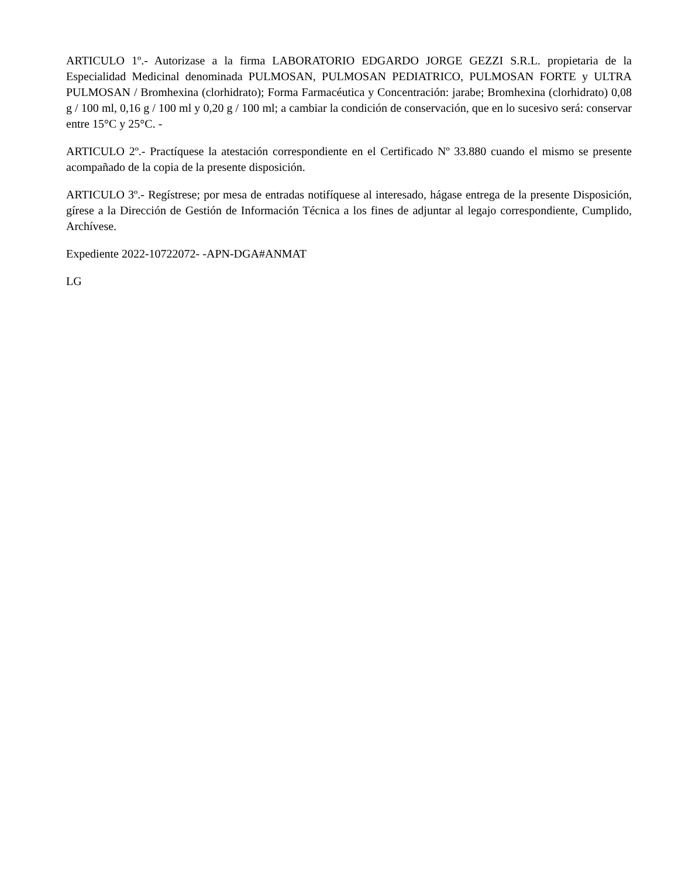ARTICULO 1º.- Autorizase a la firma LABORATORIO EDGARDO JORGE GEZZI S.R.L. propietaria de la Especialidad Medicinal denominada PULMOSAN, PULMOSAN PEDIATRICO, PULMOSAN FORTE y ULTRA PULMOSAN / Bromhexina (clorhidrato); Forma Farmacéutica y Concentración: jarabe; Bromhexina (clorhidrato) 0,08 g / 100 ml, 0,16 g / 100 ml y 0,20 g / 100 ml; a cambiar la condición de conservación, que en lo sucesivo será: conservar entre 15°C y 25°C. -
ARTICULO 2º.- Practíquese la atestación correspondiente en el Certificado Nº 33.880 cuando el mismo se presente acompañado de la copia de la presente disposición.
ARTICULO 3º.- Regístrese; por mesa de entradas notifíquese al interesado, hágase entrega de la presente Disposición, gírese a la Dirección de Gestión de Información Técnica a los fines de adjuntar al legajo correspondiente, Cumplido, Archívese.
Expediente 2022-10722072- -APN-DGA#ANMAT
LG